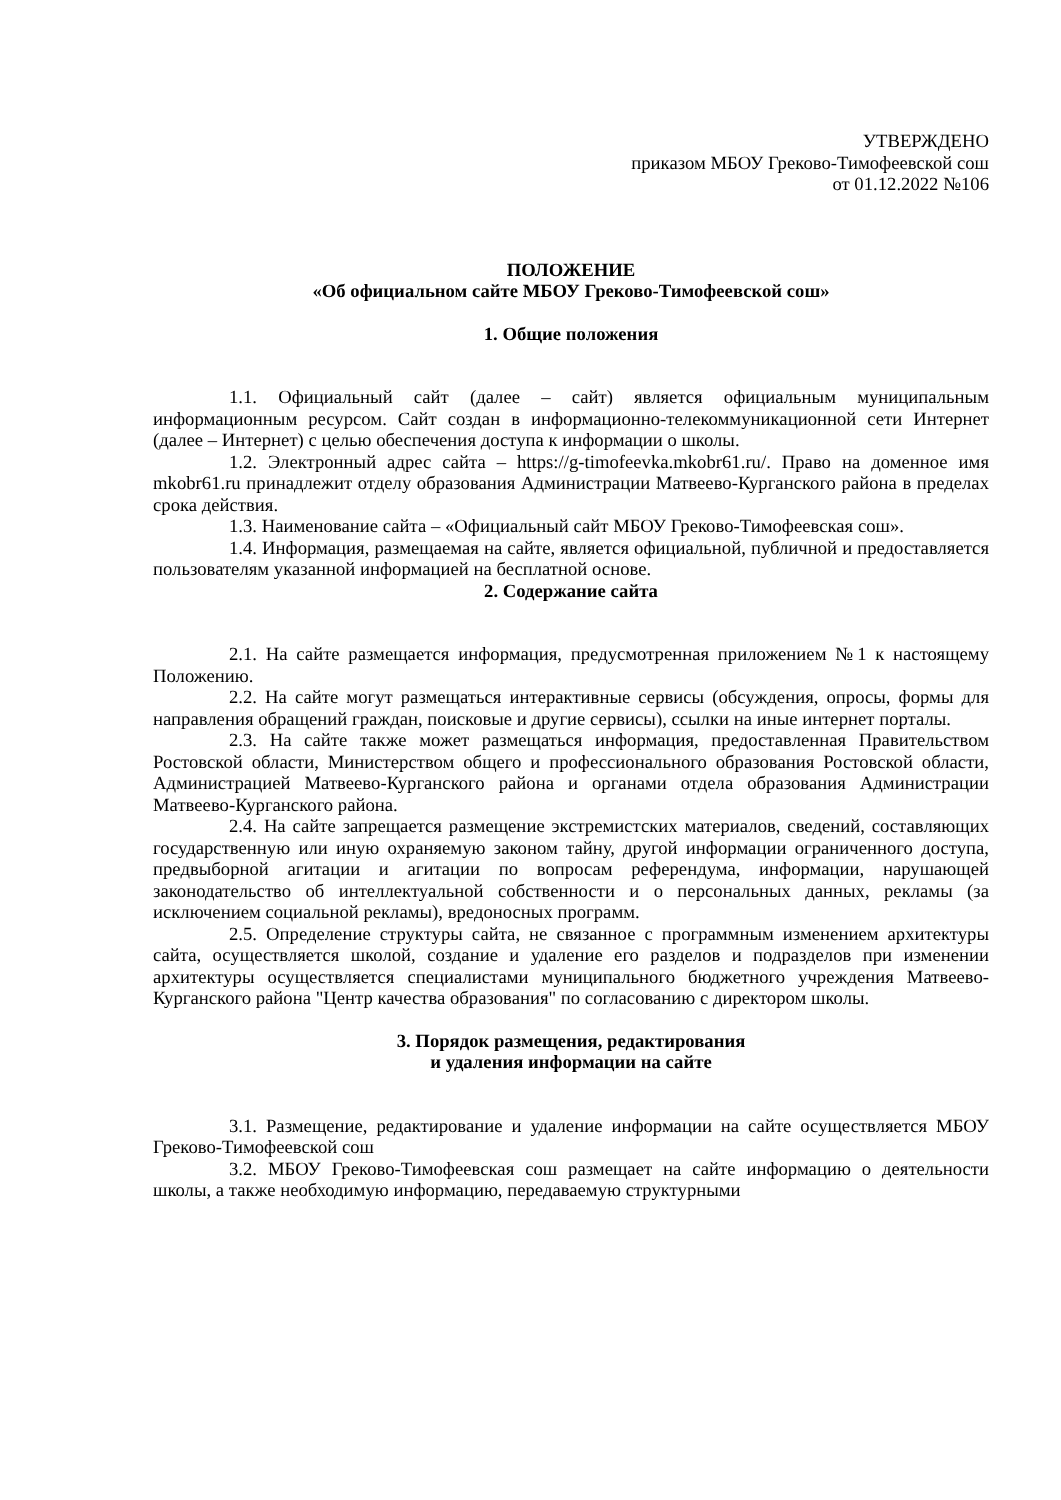УТВЕРЖДЕНО
приказом МБОУ Греково-Тимофеевской сош
от 01.12.2022 №106
ПОЛОЖЕНИЕ
«Об официальном сайте МБОУ Греково-Тимофеевской сош»
1. Общие положения
1.1. Официальный сайт (далее – сайт) является официальным муниципальным информационным ресурсом. Сайт создан в информационно-телекоммуникационной сети Интернет (далее – Интернет) с целью обеспечения доступа к информации о школы.
1.2. Электронный адрес сайта – https://g-timofeevka.mkobr61.ru/. Право на доменное имя mkobr61.ru принадлежит отделу образования Администрации Матвеево-Курганского района в пределах срока действия.
1.3. Наименование сайта – «Официальный сайт МБОУ Греково-Тимофеевская сош».
1.4. Информация, размещаемая на сайте, является официальной, публичной и предоставляется пользователям указанной информацией на бесплатной основе.
2. Содержание сайта
2.1. На сайте размещается информация, предусмотренная приложением №1 к настоящему Положению.
2.2. На сайте могут размещаться интерактивные сервисы (обсуждения, опросы, формы для направления обращений граждан, поисковые и другие сервисы), ссылки на иные интернет порталы.
2.3. На сайте также может размещаться информация, предоставленная Правительством Ростовской области, Министерством общего и профессионального образования Ростовской области, Администрацией Матвеево-Курганского района и органами отдела образования Администрации Матвеево-Курганского района.
2.4. На сайте запрещается размещение экстремистских материалов, сведений, составляющих государственную или иную охраняемую законом тайну, другой информации ограниченного доступа, предвыборной агитации и агитации по вопросам референдума, информации, нарушающей законодательство об интеллектуальной собственности и о персональных данных, рекламы (за исключением социальной рекламы), вредоносных программ.
2.5. Определение структуры сайта, не связанное с программным изменением архитектуры сайта, осуществляется школой, создание и удаление его разделов и подразделов при изменении архитектуры осуществляется специалистами муниципального бюджетного учреждения Матвеево-Курганского района "Центр качества образования" по согласованию с директором школы.
3. Порядок размещения, редактирования
и удаления информации на сайте
3.1. Размещение, редактирование и удаление информации на сайте осуществляется МБОУ Греково-Тимофеевской сош
3.2. МБОУ Греково-Тимофеевская сош размещает на сайте информацию о деятельности школы, а также необходимую информацию, передаваемую структурными